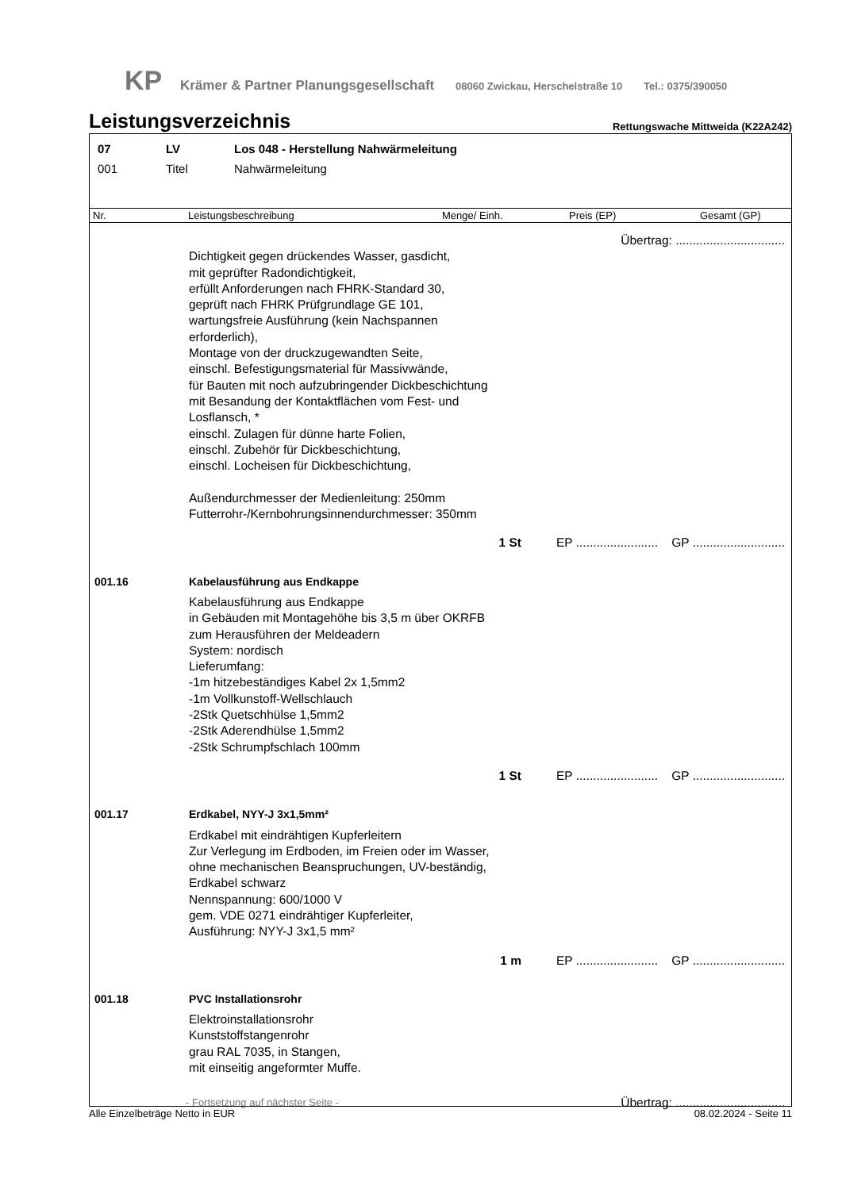KP Krämer & Partner Planungsgesellschaft 08060 Zwickau, Herschelstraße 10 Tel.: 0375/390050
Leistungsverzeichnis
Rettungswache Mittweida (K22A242)
07 LV Los 048 - Herstellung Nahwärmeleitung
001 Titel Nahwärmeleitung
Nr. Leistungsbeschreibung Menge/ Einh. Preis (EP) Gesamt (GP)
Übertrag: ................................
Dichtigkeit gegen drückendes Wasser, gasdicht,
mit geprüfter Radondichtigkeit,
erfüllt Anforderungen nach FHRK-Standard 30,
geprüft nach FHRK Prüfgrundlage GE 101,
wartungsfreie Ausführung (kein Nachspannen
erforderlich),
Montage von der druckzugewandten Seite,
einschl. Befestigungsmaterial für Massivwände,
für Bauten mit noch aufzubringender Dickbeschichtung
mit Besandung der Kontaktflächen vom Fest- und
Losflansch, *
einschl. Zulagen für dünne harte Folien,
einschl. Zubehör für Dickbeschichtung,
einschl. Locheisen für Dickbeschichtung,
Außendurchmesser der Medienleitung: 250mm
Futterrohr-/Kernbohrungsinnendurchmesser: 350mm
1 St EP ........................ GP ...........................
001.16 Kabelausführung aus Endkappe
Kabelausführung aus Endkappe
in Gebäuden mit Montagehöhe bis 3,5 m über OKRFB
zum Herausführen der Meldeadern
System: nordisch
Lieferumfang:
-1m hitzebeständiges Kabel 2x 1,5mm2
-1m Vollkunstoff-Wellschlauch
-2Stk Quetschhülse 1,5mm2
-2Stk Aderendhülse 1,5mm2
-2Stk Schrumpfschlach 100mm
1 St EP ........................ GP ...........................
001.17 Erdkabel, NYY-J 3x1,5mm²
Erdkabel mit eindrähtigen Kupferleitern
Zur Verlegung im Erdboden, im Freien oder im Wasser,
ohne mechanischen Beanspruchungen, UV-beständig,
Erdkabel schwarz
Nennspannung: 600/1000 V
gem. VDE 0271 eindrähtiger Kupferleiter,
Ausführung: NYY-J 3x1,5 mm²
1 m EP ........................ GP ...........................
001.18 PVC Installationsrohr
Elektroinstallationsrohr
Kunststoffstangenrohr
grau RAL 7035, in Stangen,
mit einseitig angeformter Muffe.
- Fortsetzung auf nächster Seite - Übertrag: ................................
Alle Einzelbeträge Netto in EUR 08.02.2024 - Seite 11